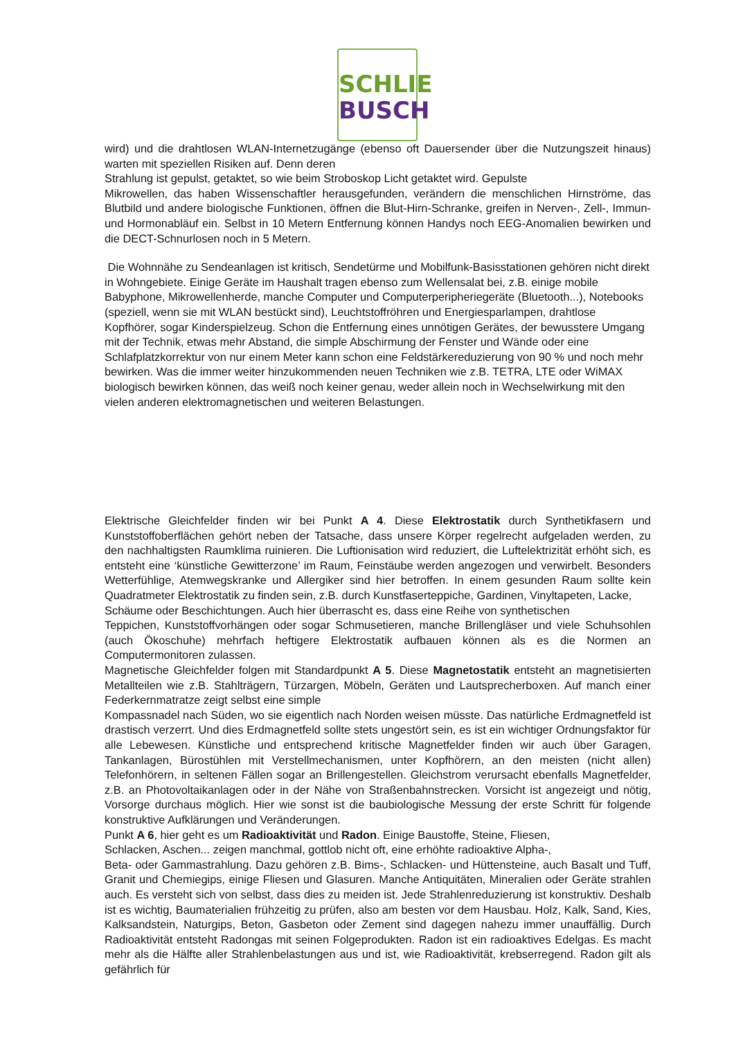SCHLIE
BUSCH
wird) und die drahtlosen WLAN-Internetzugänge (ebenso oft Dauersender über die Nutzungszeit hinaus) warten mit speziellen Risiken auf. Denn deren
Strahlung ist gepulst, getaktet, so wie beim Stroboskop Licht getaktet wird. Gepulste
Mikrowellen, das haben Wissenschaftler herausgefunden, verändern die menschlichen Hirnströme, das Blutbild und andere biologische Funktionen, öffnen die Blut-Hirn-Schranke, greifen in Nerven-, Zell-, Immun- und Hormonabläuf ein. Selbst in 10 Metern Entfernung können Handys noch EEG-Anomalien bewirken und die DECT-Schnurlosen noch in 5 Metern.
Die Wohnnähe zu Sendeanlagen ist kritisch, Sendetürme und Mobilfunk-Basisstationen gehören nicht direkt in Wohngebiete. Einige Geräte im Haushalt tragen ebenso zum Wellensalat bei, z.B. einige mobile Babyphone, Mikrowellenherde, manche Computer und Computerperipheriegeräte (Bluetooth...), Notebooks (speziell, wenn sie mit WLAN bestückt sind), Leuchtstoffröhren und Energiesparlampen, drahtlose Kopfhörer, sogar Kinderspielzeug. Schon die Entfernung eines unnötigen Gerätes, der bewusstere Umgang mit der Technik, etwas mehr Abstand, die simple Abschirmung der Fenster und Wände oder eine Schlafplatzkorrektur von nur einem Meter kann schon eine Feldstärkereduzierung von 90 % und noch mehr bewirken. Was die immer weiter hinzukommenden neuen Techniken wie z.B. TETRA, LTE oder WiMAX biologisch bewirken können, das weiß noch keiner genau, weder allein noch in Wechselwirkung mit den vielen anderen elektromagnetischen und weiteren Belastungen.
Elektrische Gleichfelder finden wir bei Punkt A 4. Diese Elektrostatik durch Synthetikfasern und Kunststoffoberflächen gehört neben der Tatsache, dass unsere Körper regelrecht aufgeladen werden, zu den nachhaltigsten Raumklima ruinieren. Die Luftionisation wird reduziert, die Luftelektrizität erhöht sich, es entsteht eine ‘künstliche Gewitterzone’ im Raum, Feinstäube werden angezogen und verwirbelt. Besonders Wetterfühlige, Atemwegskranke und Allergiker sind hier betroffen. In einem gesunden Raum sollte kein Quadratmeter Elektrostatik zu finden sein, z.B. durch Kunstfaserteppiche, Gardinen, Vinyltapeten, Lacke,
Schäume oder Beschichtungen. Auch hier überrascht es, dass eine Reihe von synthetischen
Teppichen, Kunststoffvorhängen oder sogar Schmusetieren, manche Brillengläser und viele Schuhsohlen (auch Ökoschuhe) mehrfach heftigere Elektrostatik aufbauen können als es die Normen an Computermonitoren zulassen.
Magnetische Gleichfelder folgen mit Standardpunkt A 5. Diese Magnetostatik entsteht an magnetisierten Metallteilen wie z.B. Stahlträgern, Türzargen, Möbeln, Geräten und Lautsprecherboxen. Auf manch einer Federkernmatratze zeigt selbst eine simple
Kompassnadel nach Süden, wo sie eigentlich nach Norden weisen müsste. Das natürliche Erdmagnetfeld ist drastisch verzerrt. Und dies Erdmagnetfeld sollte stets ungestört sein, es ist ein wichtiger Ordnungsfaktor für alle Lebewesen. Künstliche und entsprechend kritische Magnetfelder finden wir auch über Garagen, Tankanlagen, Bürostühlen mit Verstellmechanismen, unter Kopfhörern, an den meisten (nicht allen) Telefonhörern, in seltenen Fällen sogar an Brillengestellen. Gleichstrom verursacht ebenfalls Magnetfelder, z.B. an Photovoltaikanlagen oder in der Nähe von Straßenbahnstrecken. Vorsicht ist angezeigt und nötig, Vorsorge durchaus möglich. Hier wie sonst ist die baubiologische Messung der erste Schritt für folgende konstruktive Aufklärungen und Veränderungen.
Punkt A 6, hier geht es um Radioaktivität und Radon. Einige Baustoffe, Steine, Fliesen,
Schlacken, Aschen... zeigen manchmal, gottlob nicht oft, eine erhöhte radioaktive Alpha-,
Beta- oder Gammastrahlung. Dazu gehören z.B. Bims-, Schlacken- und Hüttensteine, auch Basalt und Tuff, Granit und Chemiegips, einige Fliesen und Glasuren. Manche Antiquitäten, Mineralien oder Geräte strahlen auch. Es versteht sich von selbst, dass dies zu meiden ist. Jede Strahlenreduzierung ist konstruktiv. Deshalb ist es wichtig, Baumaterialien frühzeitig zu prüfen, also am besten vor dem Hausbau. Holz, Kalk, Sand, Kies, Kalksandstein, Naturgips, Beton, Gasbeton oder Zement sind dagegen nahezu immer unauffällig. Durch Radioaktivität entsteht Radongas mit seinen Folgeprodukten. Radon ist ein radioaktives Edelgas. Es macht mehr als die Hälfte aller Strahlenbelastungen aus und ist, wie Radioaktivität, krebserregend. Radon gilt als gefährlich für